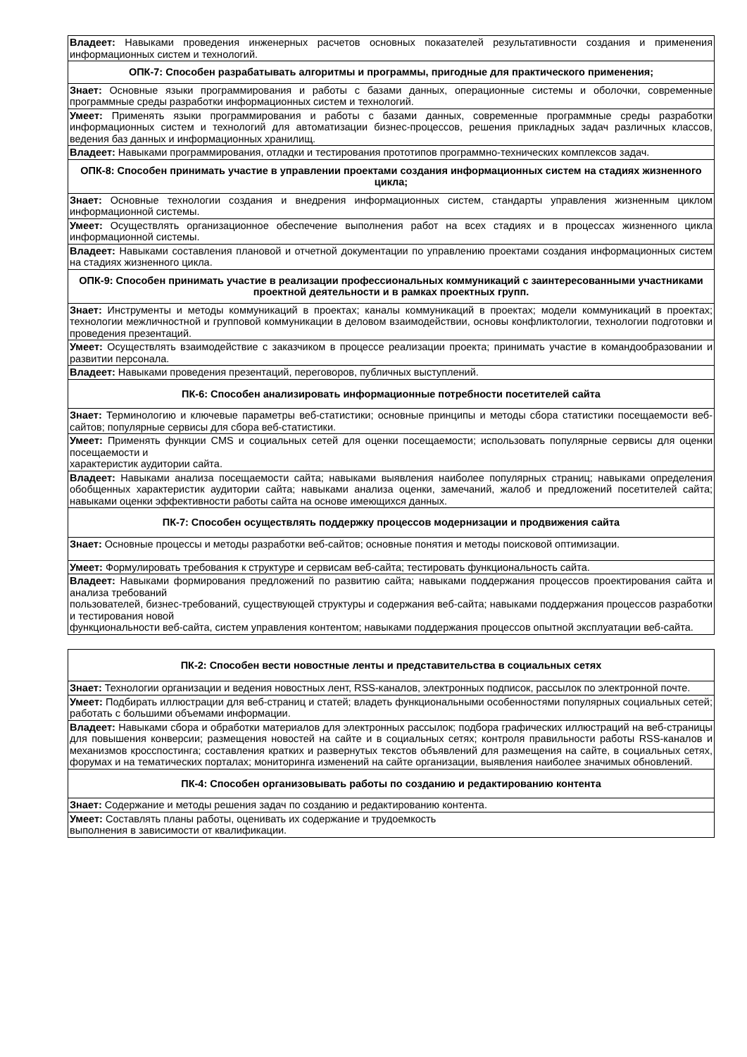| Владеет: Навыками проведения инженерных расчетов основных показателей результативности создания и применения информационных систем и технологий. |
| ОПК-7: Способен разрабатывать алгоритмы и программы, пригодные для практического применения; |
| Знает: Основные языки программирования и работы с базами данных, операционные системы и оболочки, современные программные среды разработки информационных систем и технологий. |
| Умеет: Применять языки программирования и работы с базами данных, современные программные среды разработки информационных систем и технологий для автоматизации бизнес-процессов, решения прикладных задач различных классов, ведения баз данных и информационных хранилищ. |
| Владеет: Навыками программирования, отладки и тестирования прототипов программно-технических комплексов задач. |
| ОПК-8: Способен принимать участие в управлении проектами создания информационных систем на стадиях жизненного цикла; |
| Знает: Основные технологии создания и внедрения информационных систем, стандарты управления жизненным циклом информационной системы. |
| Умеет: Осуществлять организационное обеспечение выполнения работ на всех стадиях и в процессах жизненного цикла информационной системы. |
| Владеет: Навыками составления плановой и отчетной документации по управлению проектами создания информационных систем на стадиях жизненного цикла. |
| ОПК-9: Способен принимать участие в реализации профессиональных коммуникаций с заинтересованными участниками проектной деятельности и в рамках проектных групп. |
| Знает: Инструменты и методы коммуникаций в проектах; каналы коммуникаций в проектах; модели коммуникаций в проектах; технологии межличностной и групповой коммуникации в деловом взаимодействии, основы конфликтологии, технологии подготовки и проведения презентаций. |
| Умеет: Осуществлять взаимодействие с заказчиком в процессе реализации проекта; принимать участие в командообразовании и развитии персонала. |
| Владеет: Навыками проведения презентаций, переговоров, публичных выступлений. |
| ПК-6: Способен анализировать информационные потребности посетителей сайта |
| Знает: Терминологию и ключевые параметры веб-статистики; основные принципы и методы сбора статистики посещаемости веб-сайтов; популярные сервисы для сбора веб-статистики. |
| Умеет: Применять функции CMS и социальных сетей для оценки посещаемости; использовать популярные сервисы для оценки посещаемости и характеристик аудитории сайта. |
| Владеет: Навыками анализа посещаемости сайта; навыками выявления наиболее популярных страниц; навыками определения обобщенных характеристик аудитории сайта; навыками анализа оценки, замечаний, жалоб и предложений посетителей сайта; навыками оценки эффективности работы сайта на основе имеющихся данных. |
| ПК-7: Способен осуществлять поддержку процессов модернизации и продвижения сайта |
| Знает: Основные процессы и методы разработки веб-сайтов; основные понятия и методы поисковой оптимизации. |
| Умеет: Формулировать требования к структуре и сервисам веб-сайта; тестировать функциональность сайта. |
| Владеет: Навыками формирования предложений по развитию сайта; навыками поддержания процессов проектирования сайта и анализа требований пользователей, бизнес-требований, существующей структуры и содержания веб-сайта; навыками поддержания процессов разработки и тестирования новой функциональности веб-сайта, систем управления контентом; навыками поддержания процессов опытной эксплуатации веб-сайта. |
| ПК-2: Способен вести новостные ленты и представительства в социальных сетях |
| Знает: Технологии организации и ведения новостных лент, RSS-каналов, электронных подписок, рассылок по электронной почте. |
| Умеет: Подбирать иллюстрации для веб-страниц и статей; владеть функциональными особенностями популярных социальных сетей; работать с большими объемами информации. |
| Владеет: Навыками сбора и обработки материалов для электронных рассылок; подбора графических иллюстраций на веб-страницы для повышения конверсии; размещения новостей на сайте и в социальных сетях; контроля правильности работы RSS-каналов и механизмов кросспостинга; составления кратких и развернутых текстов объявлений для размещения на сайте, в социальных сетях, форумах и на тематических порталах; мониторинга изменений на сайте организации, выявления наиболее значимых обновлений. |
| ПК-4: Способен организовывать работы по созданию и редактированию контента |
| Знает: Содержание и методы решения задач по созданию и редактированию контента. |
| Умеет: Составлять планы работы, оценивать их содержание и трудоемкость выполнения в зависимости от квалификации. |